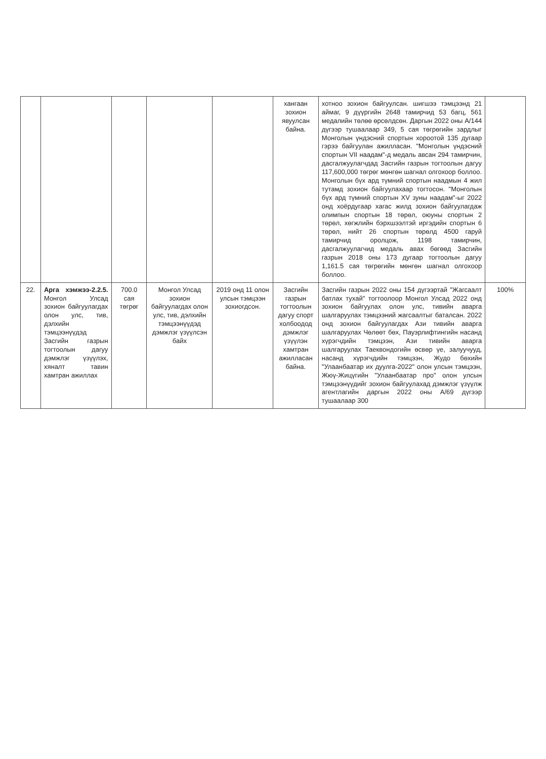| | | | | | хангаан зохион явуулсан байна. | хотноо зохион байгуулсан. шигшээ тэмцээнд 21 аймаг, 9 дүүргийн 2648 тамирчид 53 багц, 561 медалийн төлөө өрсөлдсөн. Даргын 2022 оны А/144 дүгээр тушаалаар 349, 5 сая төгрөгийн зардлыг Монголын үндэсний спортын хороотой 135 дугаар гэрээ байгуулан ажилласан. "Монголын үндэсний спортын VII наадам"-д медаль авсан 294 тамирчин, дасгалжуулагчдад Засгийн газрын тогтоолын дагуу 117,600,000 төгрөг мөнгөн шагнал олгохоор боллоо. Монголын бүх ард түмний спортын наадмын 4 жил тутамд зохион байгуулахаар тогтосон. "Монголын бүх ард түмний спортын XV зуны наадам"-ыг 2022 онд хоёрдугаар хагас жилд зохион байгуулагдаж олимпын спортын 18 төрөл, оюуны спортын 2 төрөл, хөгжлийн бэрхшээлтэй иргэдийн спортын 6 төрөл, нийт 26 спортын төрөлд 4500 гаруй тамирчид оролцож, 1198 тамирчин, дасгалжуулагчид медаль авах бөгөөд Засгийн газрын 2018 оны 173 дугаар тогтоолын дагуу 1,161.5 сая төгрөгийн мөнгөн шагнал олгохоор боллоо. | |
| 22. | Арга хэмжээ-2.2.5. Монгол Улсад зохион байгуулагдах олон улс, тив, дэлхийн тэмцээнүүдэд Засгийн газрын тогтоолын дагуу дэмжлэг үзүүлэх, хяналт тавин хамтран ажиллах | 700.0 сая төгрөг | Монгол Улсад зохион байгуулагдах олон улс, тив, дэлхийн тэмцээнүүдэд дэмжлэг үзүүлсэн байх | 2019 онд 11 олон улсын тэмцээн зохиогдсон. | Засгийн газрын тогтоолын дагуу спорт холбоодод дэмжлэг үзүүлэн хамтран ажилласан байна. | Засгийн газрын 2022 оны 154 дүгээртай "Жагсаалт батлах тухай" тогтоолоор Монгол Улсад 2022 онд зохион байгуулах олон улс, тивийн аварга шалгаруулах тэмцээний жагсаалтыг баталсан. 2022 онд зохион байгуулагдах Ази тивийн аварга шалгаруулах Чөлөөт бөх, Пауэрлифтингийн насанд хүрэгчдийн тэмцээн, Ази тивийн аварга шалгаруулах Таеквондогийн өсвөр үе, залуучууд, насанд хүрэгчдийн тэмцээн, Жудо бөхийн "Улаанбаатар их дуулга-2022" олон улсын тэмцээн, Жюү-Жицүгийн "Улаанбаатар про" олон улсын тэмцээнүүдийг зохион байгуулахад дэмжлэг үзүүлж агентлагийн даргын 2022 оны А/69 дүгээр тушаалаар 300 | 100% |